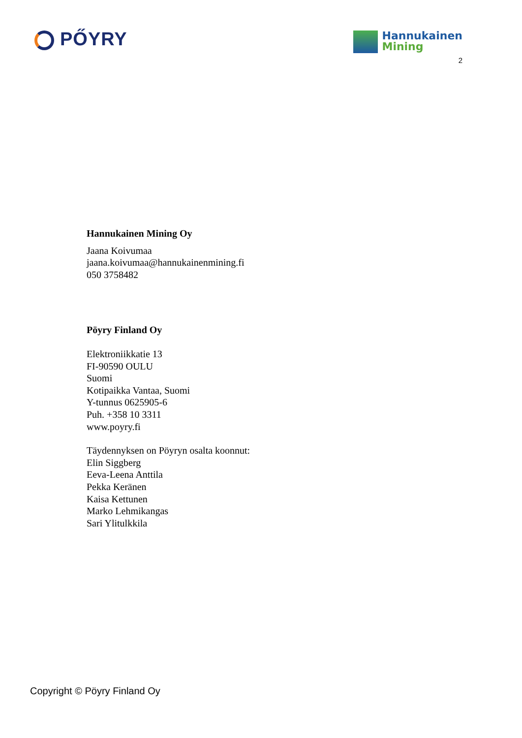PŐYRY
Hannukainen
Mining
2
Hannukainen Mining Oy
Jaana Koivumaa
jaana.koivumaa@hannukainenmining.fi
050 3758482
Pöyry Finland Oy
Elektroniikkatie 13
FI-90590 OULU
Suomi
Kotipaikka Vantaa, Suomi
Y-tunnus 0625905-6
Puh. +358 10 3311
www.poyry.fi
Täydennyksen on Pöyryn osalta koonnut:
Elin Siggberg
Eeva-Leena Anttila
Pekka Keränen
Kaisa Kettunen
Marko Lehmikangas
Sari Ylitulkkila
Copyright © Pöyry Finland Oy